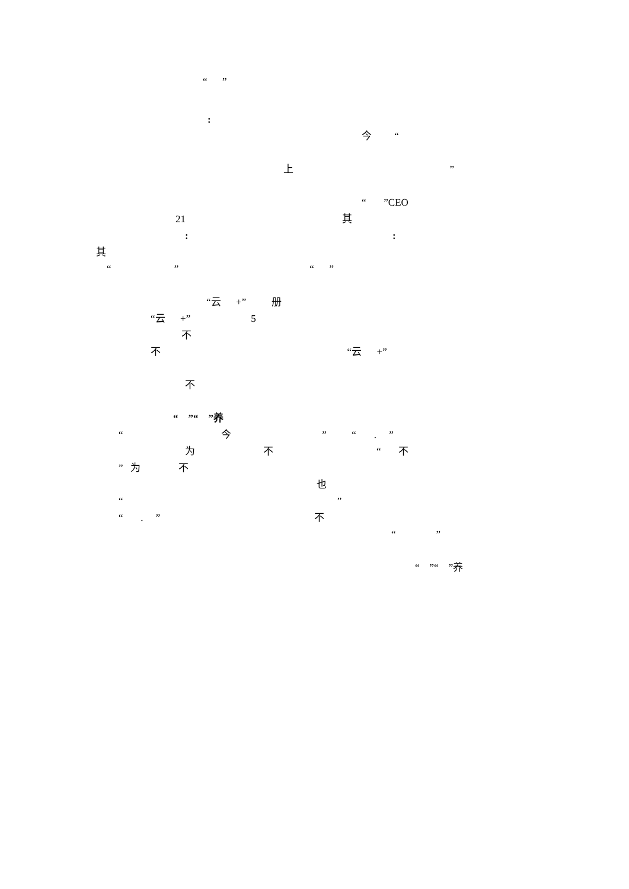“ ”
:
今 “
上 ”
“ ”CEO
21 其
: :
其
“ ” “ ”
“云 +” 册
“云 +” 5
不
不 “云 +”
不
“ ”“ ”养
“ 今 ” “ . ”
为 不 “ 不
” 为 不
也
“ ”
“ . ” 不
“ ”
“ ”“ ”养